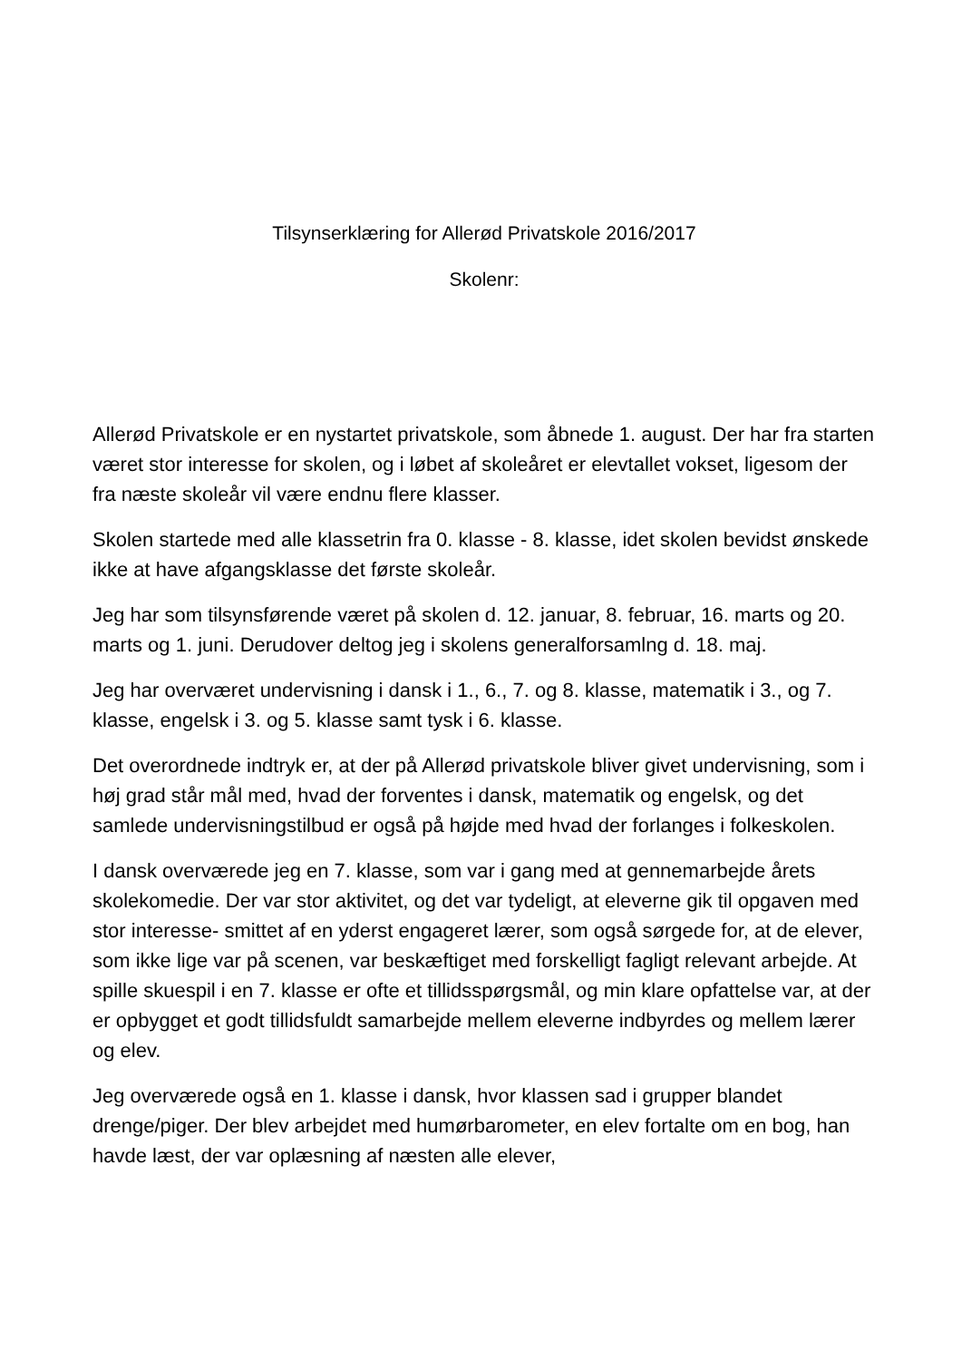Tilsynserklæring for Allerød Privatskole 2016/2017
Skolenr:
Allerød Privatskole er en nystartet privatskole, som åbnede 1. august. Der har fra starten været stor interesse for skolen, og i løbet af skoleåret er elevtallet vokset, ligesom der fra næste skoleår vil være endnu flere klasser.
Skolen startede med alle klassetrin fra 0. klasse - 8. klasse, idet skolen bevidst ønskede ikke at have afgangsklasse det første skoleår.
Jeg har som tilsynsførende været på skolen d. 12. januar, 8. februar, 16. marts og 20. marts og 1. juni. Derudover deltog jeg i skolens generalforsamlng d. 18. maj.
Jeg har overværet undervisning i dansk i 1., 6., 7. og 8. klasse, matematik i 3., og 7. klasse, engelsk i 3. og 5. klasse samt tysk i 6. klasse.
Det overordnede indtryk er, at der på Allerød privatskole bliver givet undervisning, som i høj grad står mål med, hvad der forventes i dansk, matematik og engelsk, og det samlede undervisningstilbud er også på højde med hvad der forlanges i folkeskolen.
I dansk overværede jeg en 7. klasse, som var i gang med at gennemarbejde årets skolekomedie. Der var stor aktivitet, og det var tydeligt, at eleverne gik til opgaven med stor interesse- smittet af en yderst engageret lærer, som også sørgede for, at de elever, som ikke lige var på scenen, var beskæftiget med forskelligt fagligt relevant arbejde. At spille skuespil i en 7. klasse er ofte et tillidsspørgsmål, og min klare opfattelse var, at der er opbygget et godt tillidsfuldt samarbejde mellem eleverne indbyrdes og mellem lærer og elev.
Jeg overværede også en 1. klasse i dansk, hvor klassen sad i grupper blandet drenge/piger. Der blev arbejdet med humørbarometer, en elev fortalte om en bog, han havde læst, der var oplæsning af næsten alle elever,